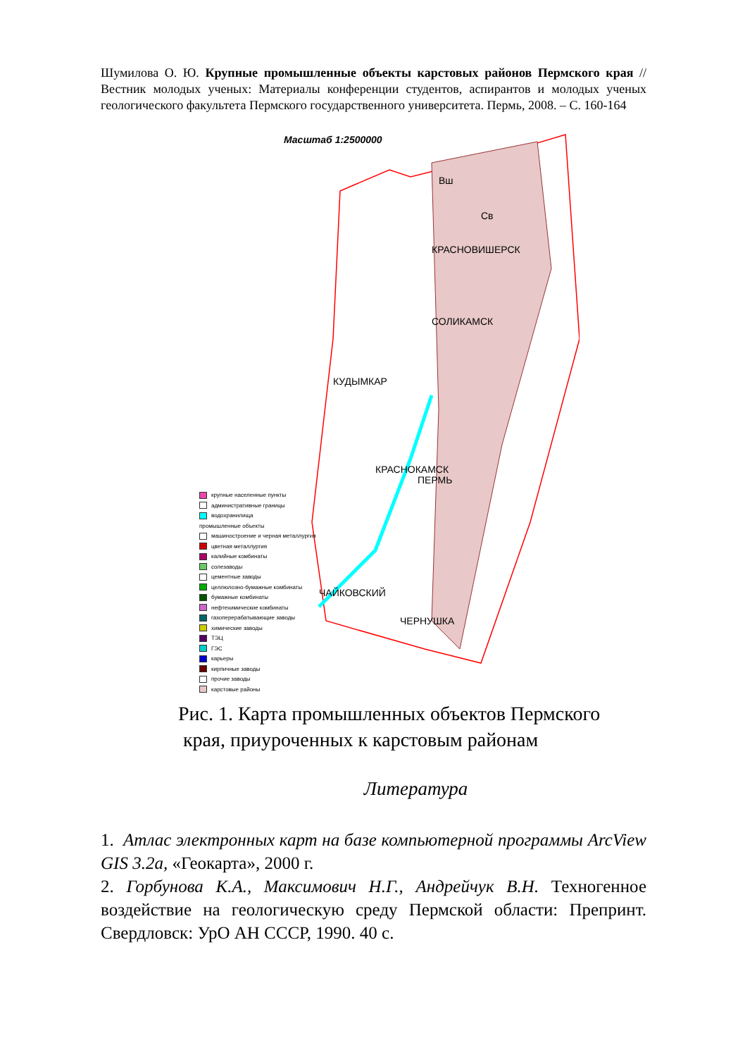Шумилова О. Ю. Крупные промышленные объекты карстовых районов Пермского края // Вестник молодых ученых: Материалы конференции студентов, аспирантов и молодых ученых геологического факультета Пермского государственного университета. Пермь, 2008. – С. 160-164
Масштаб 1:2500000
Вш
Св
КРАСНОВИШЕРСК
СОЛИКАМСК
КУДЫМКАР
КРАСНОКАМСК
ПЕРМЬ
ЧАЙКОВСКИЙ
ЧЕРНУШКА
крупные населенные пункты
административные границы
водохранилища
промышленные объекты
машиностроение и черная металлургия
цветная металлургия
калийные комбинаты
солезаводы
цементные заводы
целлюлозно-бумажные комбинаты
бумажные комбинаты
нефтехимические комбинаты
газоперерабатывающие заводы
химические заводы
ТЭЦ
ГЭС
карьеры
кирпичные заводы
прочие заводы
карстовые районы
Рис. 1. Карта промышленных объектов Пермского
края, приуроченных к карстовым районам
Литература
1. Атлас электронных карт на базе компьютерной программы ArcView GIS 3.2a, «Геокарта», 2000 г.
2. Горбунова К.А., Максимович Н.Г., Андрейчук В.Н. Техногенное воздействие на геологическую среду Пермской области: Препринт. Свердловск: УрО АН СССР, 1990. 40 с.